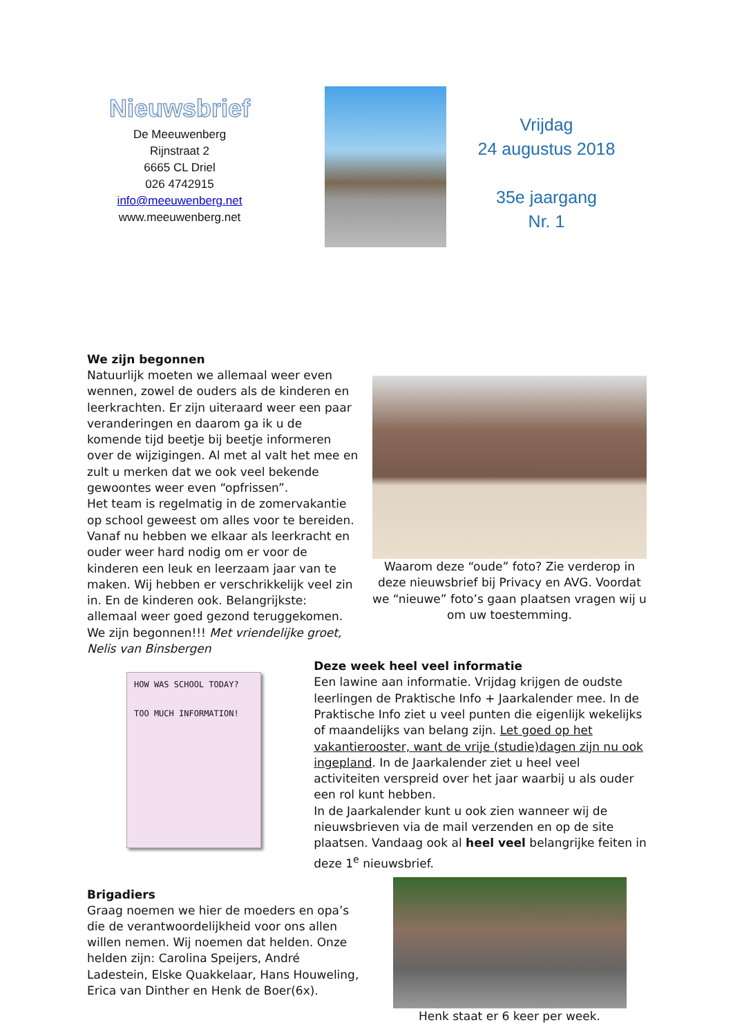Nieuwsbrief
De Meeuwenberg
Rijnstraat 2
6665 CL Driel
026 4742915
info@meeuwenberg.net
www.meeuwenberg.net
Vrijdag
24 augustus 2018
35e jaargang
Nr. 1
We zijn begonnen
Natuurlijk moeten we allemaal weer even wennen, zowel de ouders als de kinderen en leerkrachten. Er zijn uiteraard weer een paar veranderingen en daarom ga ik u de komende tijd beetje bij beetje informeren over de wijzigingen. Al met al valt het mee en zult u merken dat we ook veel bekende gewoontes weer even “opfrissen”.
Het team is regelmatig in de zomervakantie op school geweest om alles voor te bereiden. Vanaf nu hebben we elkaar als leerkracht en ouder weer hard nodig om er voor de kinderen een leuk en leerzaam jaar van te maken. Wij hebben er verschrikkelijk veel zin in. En de kinderen ook. Belangrijkste: allemaal weer goed gezond teruggekomen. We zijn begonnen!!! Met vriendelijke groet, Nelis van Binsbergen
Waarom deze “oude” foto? Zie verderop in deze nieuwsbrief bij Privacy en AVG. Voordat we “nieuwe” foto’s gaan plaatsen vragen wij u om uw toestemming.
HOW WAS SCHOOL TODAY?
TOO MUCH INFORMATION!
Deze week heel veel informatie
Een lawine aan informatie. Vrijdag krijgen de oudste leerlingen de Praktische Info + Jaarkalender mee. In de Praktische Info ziet u veel punten die eigenlijk wekelijks of maandelijks van belang zijn. Let goed op het vakantierooster, want de vrije (studie)dagen zijn nu ook ingepland. In de Jaarkalender ziet u heel veel activiteiten verspreid over het jaar waarbij u als ouder een rol kunt hebben.
In de Jaarkalender kunt u ook zien wanneer wij de nieuwsbrieven via de mail verzenden en op de site plaatsen. Vandaag ook al heel veel belangrijke feiten in deze 1<sup>e</sup> nieuwsbrief.
Brigadiers
Graag noemen we hier de moeders en opa’s die de verantwoordelijkheid voor ons allen willen nemen. Wij noemen dat helden. Onze helden zijn: Carolina Speijers, André Ladestein, Elske Quakkelaar, Hans Houweling, Erica van Dinther en Henk de Boer(6x).
Henk staat er 6 keer per week.